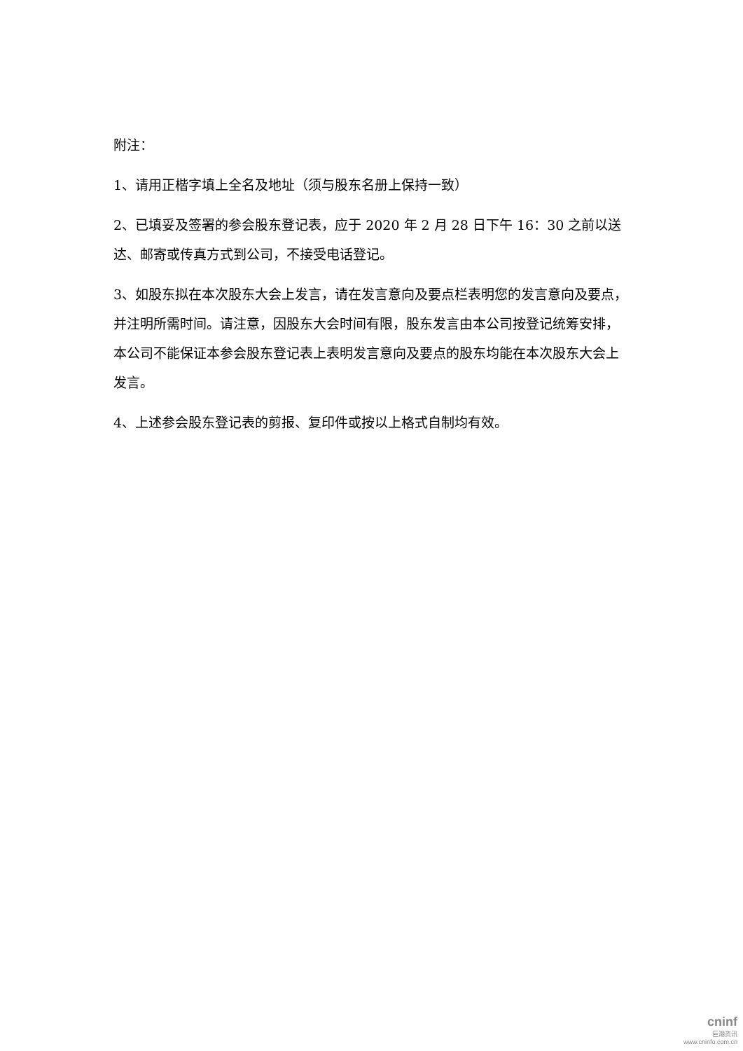附注：
1、请用正楷字填上全名及地址（须与股东名册上保持一致）
2、已填妥及签署的参会股东登记表，应于 2020 年 2 月 28 日下午 16：30 之前以送达、邮寄或传真方式到公司，不接受电话登记。
3、如股东拟在本次股东大会上发言，请在发言意向及要点栏表明您的发言意向及要点，并注明所需时间。请注意，因股东大会时间有限，股东发言由本公司按登记统筹安排，本公司不能保证本参会股东登记表上表明发言意向及要点的股东均能在本次股东大会上发言。
4、上述参会股东登记表的剪报、复印件或按以上格式自制均有效。
cninf
巨潮资讯
www.cninfo.com.cn